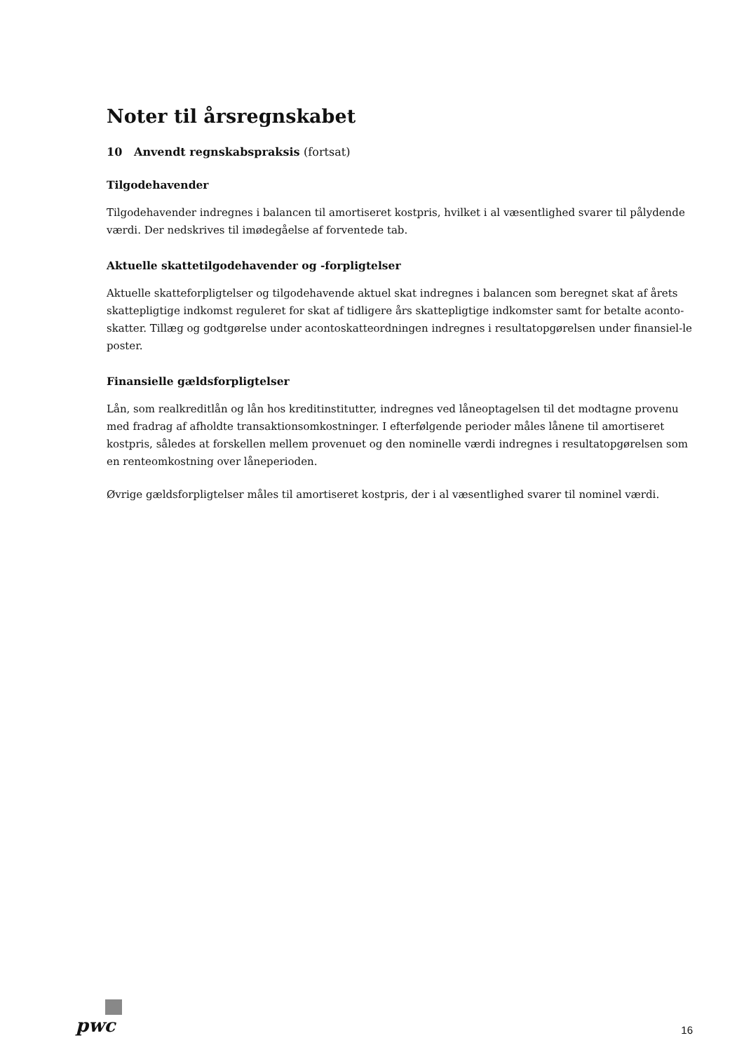Noter til årsregnskabet
10 Anvendt regnskabspraksis (fortsat)
Tilgodehavender
Tilgodehavender indregnes i balancen til amortiseret kostpris, hvilket i al væsentlighed svarer til pålydende værdi. Der nedskrives til imødegåelse af forventede tab.
Aktuelle skattetilgodehavender og -forpligtelser
Aktuelle skatteforpligtelser og tilgodehavende aktuel skat indregnes i balancen som beregnet skat af årets skattepligtige indkomst reguleret for skat af tidligere års skattepligtige indkomster samt for betalte aconto-skatter. Tillæg og godtgørelse under acontoskatteordningen indregnes i resultatopgørelsen under finansiel-le poster.
Finansielle gældsforpligtelser
Lån, som realkreditlån og lån hos kreditinstitutter, indregnes ved låneoptagelsen til det modtagne provenu med fradrag af afholdte transaktionsomkostninger. I efterfølgende perioder måles lånene til amortiseret kostpris, således at forskellen mellem provenuet og den nominelle værdi indregnes i resultatopgørelsen som en renteomkostning over låneperioden.
Øvrige gældsforpligtelser måles til amortiseret kostpris, der i al væsentlighed svarer til nominel værdi.
pwc
16